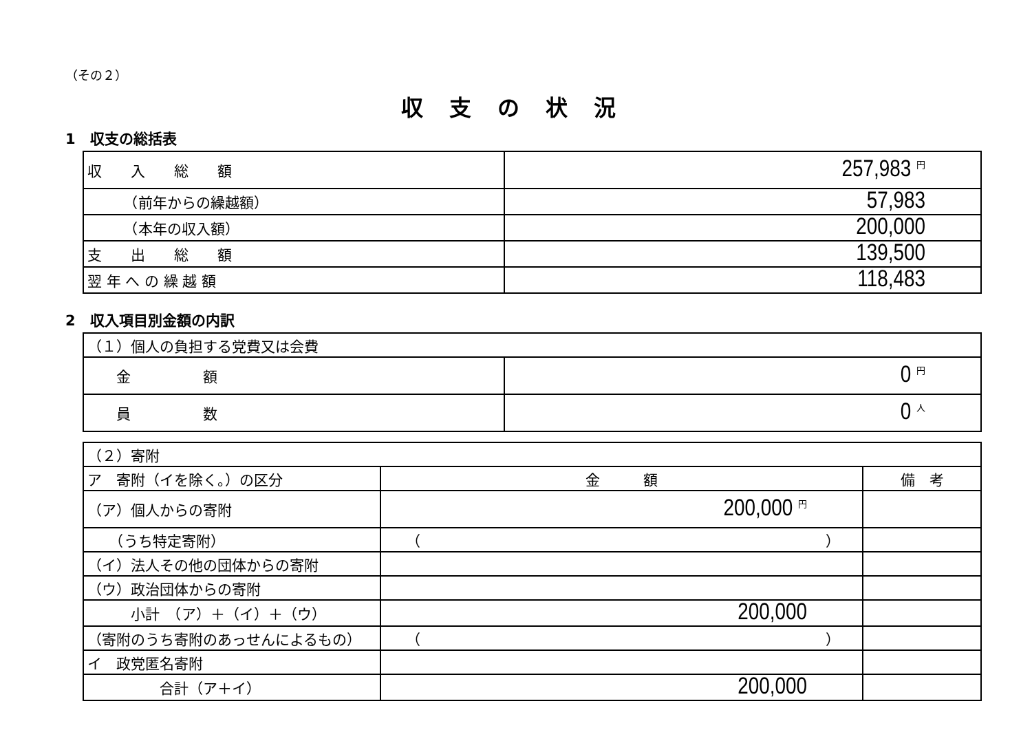（その２）
収支の状況
1　収支の総括表
| 収 入 総 額 | 257,983 円 |
| （前年からの繰越額） | 57,983 |
| （本年の収入額） | 200,000 |
| 支 出 総 額 | 139,500 |
| 翌 年 へ の 繰 越 額 | 118,483 |
2　収入項目別金額の内訳
| （１）個人の負担する党費又は会費 | |
| 金 額 | 0 円 |
| 員 数 | 0 人 |
| （２）寄附 | | |
| ア 寄附（イを除く。）の区分 | 金 額 | 備 考 |
| （ア）個人からの寄附 | 200,000 円 | |
| （うち特定寄附） | （ ） | |
| （イ）法人その他の団体からの寄附 | | |
| （ウ）政治団体からの寄附 | | |
| 小計 （ア）＋（イ）＋（ウ） | 200,000 | |
| （寄附のうち寄附のあっせんによるもの） | （ ） | |
| イ 政党匿名寄附 | | |
| 合計（ア＋イ） | 200,000 | |